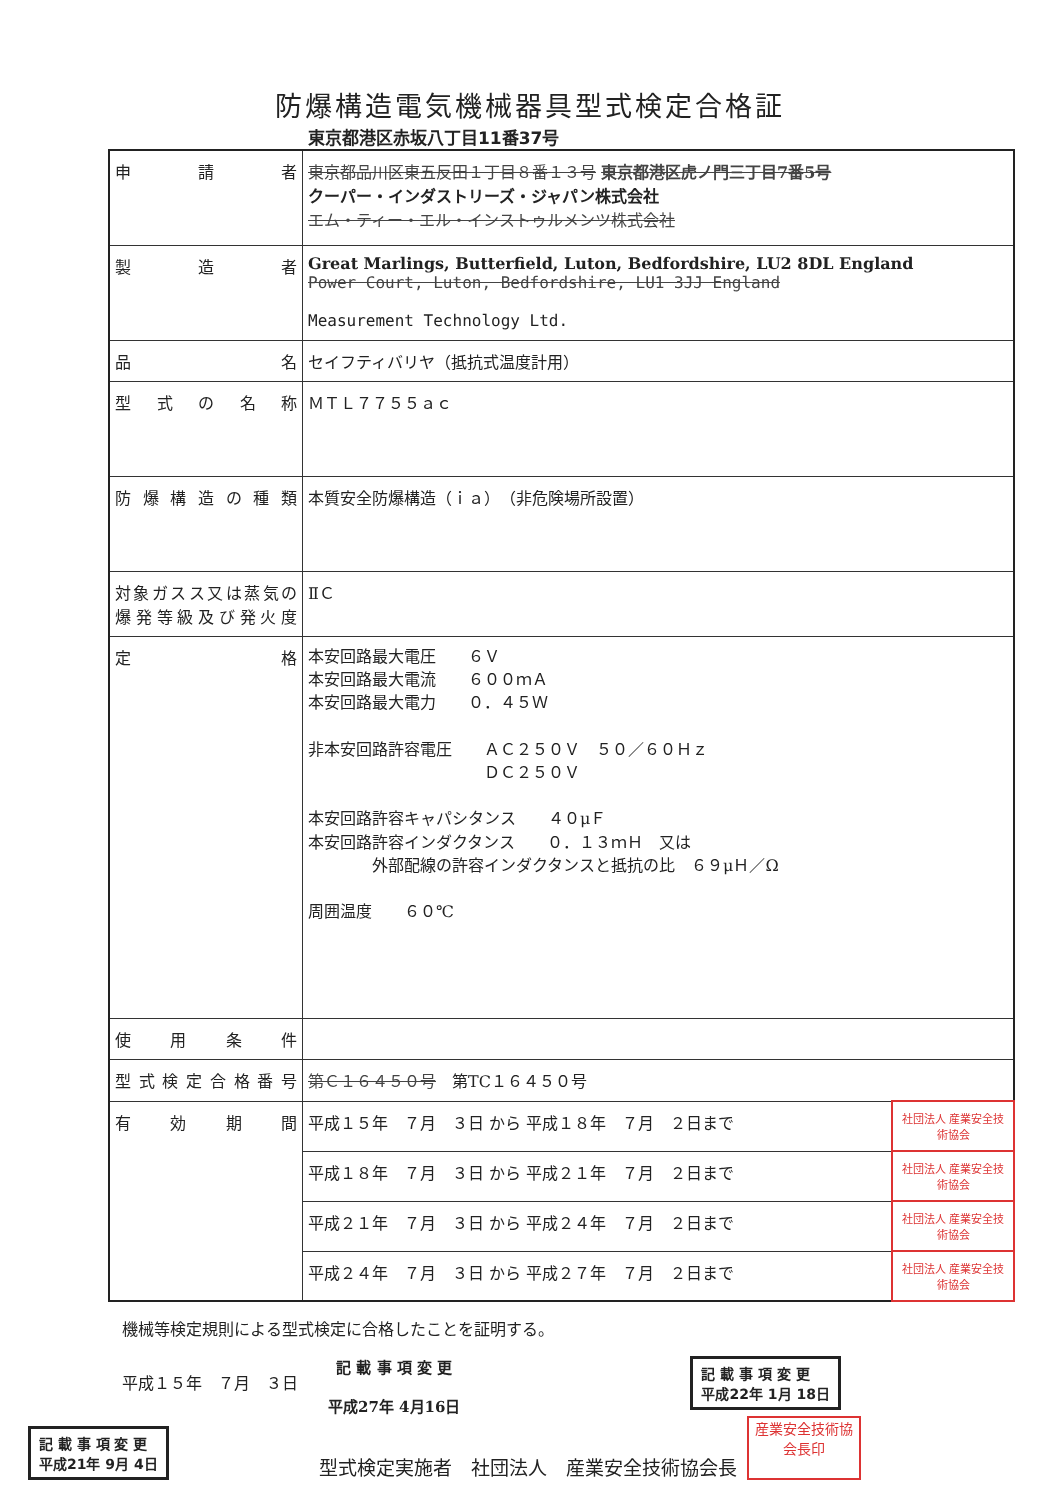防爆構造電気機械器具型式検定合格証
東京都港区赤坂八丁目11番37号
| 申 請 者 | 東京都品川区東五反田１丁目８番１３号 東京都港区虎ノ門三丁目7番5号 クーパー・インダストリーズ・ジャパン株式会社 エム・ティー・エル・インストゥルメンツ株式会社 | |
| 製 造 者 | Great Marlings, Butterfield, Luton, Bedfordshire, LU2 8DL England Power Court, Luton, Bedfordshire, LU1 3JJ England Measurement Technology Ltd. | |
| 品 名 | セイフティバリヤ（抵抗式温度計用） | |
| 型式の名称 | ＭＴＬ７７５５ａｃ | |
| 防爆構造の種類 | 本質安全防爆構造（ｉａ） （非危険場所設置） | |
| 対象ガスス又は蒸気の 爆発等級及び発火度 | ⅡＣ | |
| 定 格 | 本安回路最大電圧 ６Ｖ 本安回路最大電流 ６００ｍＡ 本安回路最大電力 ０．４５Ｗ 非本安回路許容電圧 ＡＣ２５０Ｖ ５０／６０Ｈｚ ＤＣ２５０Ｖ 本安回路許容キャパシタンス ４０μＦ 本安回路許容インダクタンス ０．１３ｍＨ 又は 外部配線の許容インダクタンスと抵抗の比 ６９μＨ／Ω 周囲温度 ６０℃ | |
| 使 用 条 件 | | |
| 型式検定合格番号 | 第Ｃ１６４５０号 第TC１６４５０号 | |
| 有 効 期 間 | 平成１５年 ７月 ３日 から 平成１８年 ７月 ２日まで | 社団法人 産業安全技術協会 |
| | 平成１８年 ７月 ３日 から 平成２１年 ７月 ２日まで | 社団法人 産業安全技術協会 |
| | 平成２１年 ７月 ３日 から 平成２４年 ７月 ２日まで | 社団法人 産業安全技術協会 |
| | 平成２４年 ７月 ３日 から 平成２７年 ７月 ２日まで | 社団法人 産業安全技術協会 |
機械等検定規則による型式検定に合格したことを証明する。
平成１５年　７月　３日 記 載 事 項 変 更
平成27年 4月16日 記 載 事 項 変 更
平成22年 1月 18日
記 載 事 項 変 更
平成21年 9月 4日 型式検定実施者　社団法人　産業安全技術協会長 産業安全技術協会長印